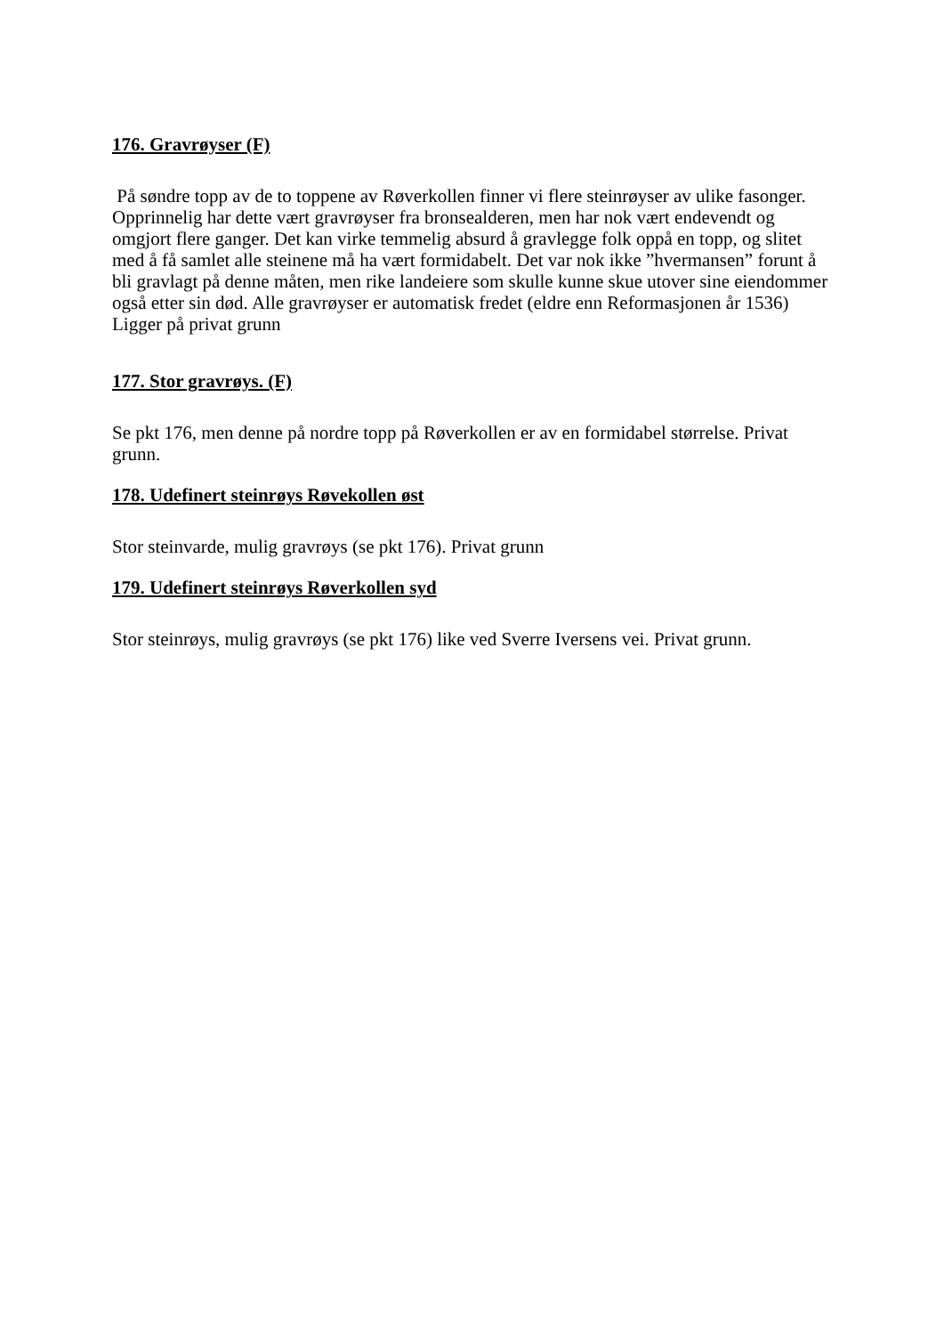176. Gravrøyser (F)
På søndre topp av de to toppene av Røverkollen finner vi flere steinrøyser av ulike fasonger. Opprinnelig har dette vært gravrøyser fra bronsealderen, men har nok vært endevendt og omgjort flere ganger. Det kan virke temmelig absurd å gravlegge folk oppå en topp, og slitet med å få samlet alle steinene må ha vært formidabelt. Det var nok ikke ”hvermansen” forunt å bli gravlagt på denne måten, men rike landeiere som skulle kunne skue utover sine eiendommer også etter sin død. Alle gravrøyser er automatisk fredet (eldre enn Reformasjonen år 1536) Ligger på privat grunn
177. Stor gravrøys. (F)
Se pkt 176, men denne på nordre topp på Røverkollen er av en formidabel størrelse. Privat grunn.
178. Udefinert steinrøys Røvekollen øst
Stor steinvarde, mulig gravrøys (se pkt 176). Privat grunn
179. Udefinert steinrøys Røverkollen syd
Stor steinrøys, mulig gravrøys (se pkt 176) like ved Sverre Iversens vei. Privat grunn.